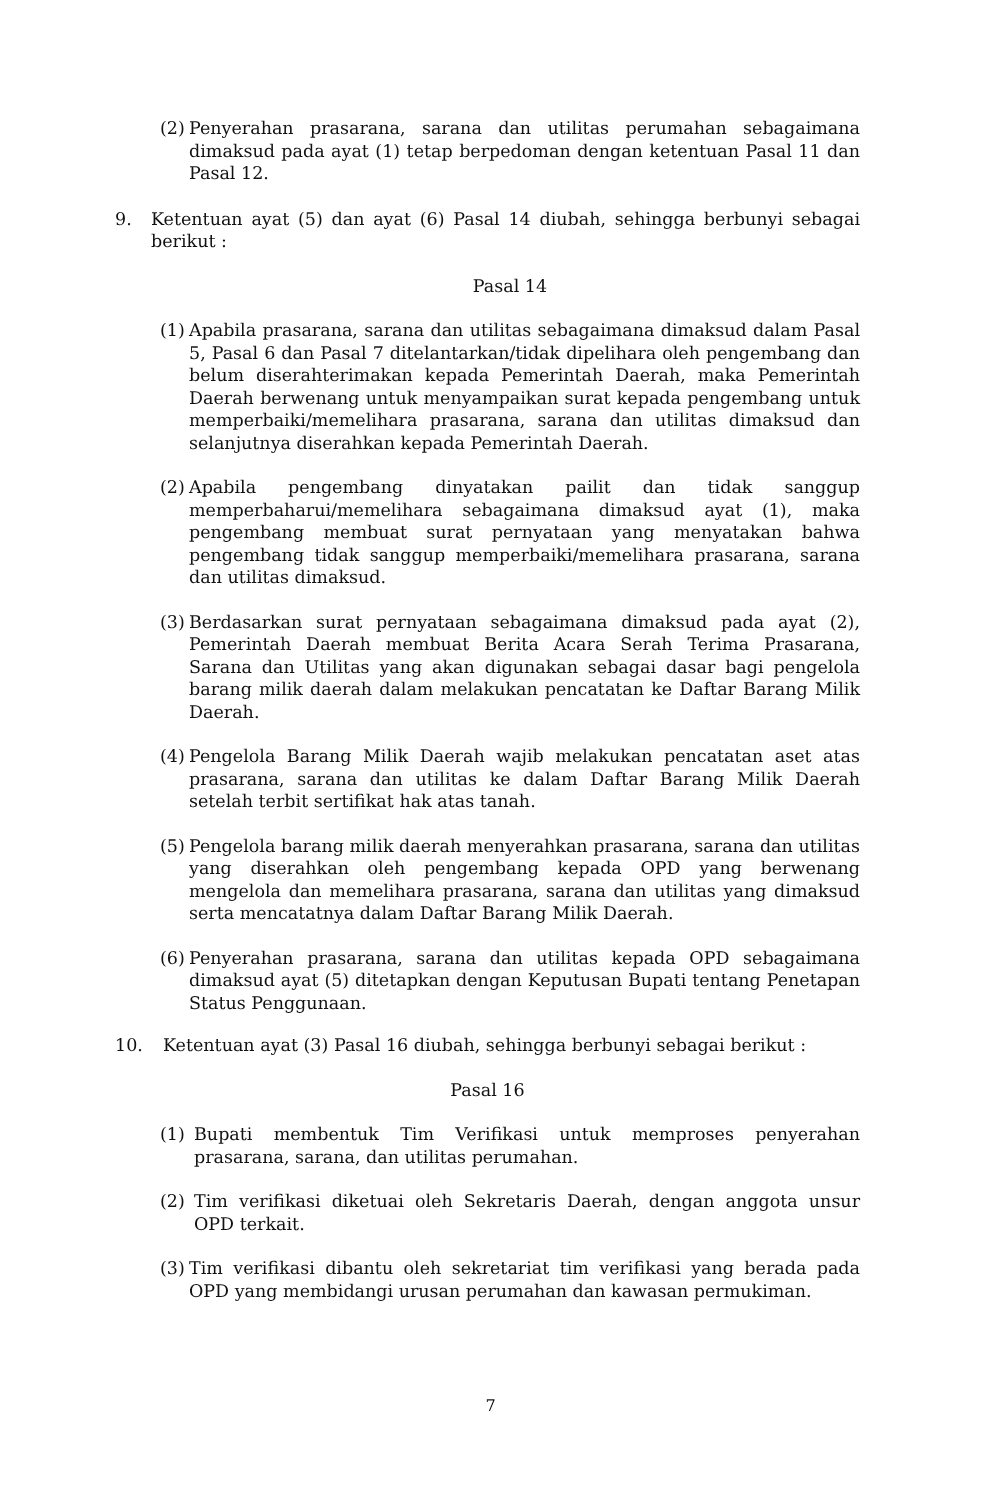(2) Penyerahan prasarana, sarana dan utilitas perumahan sebagaimana dimaksud pada ayat (1) tetap berpedoman dengan ketentuan Pasal 11 dan Pasal 12.
9. Ketentuan ayat (5) dan ayat (6) Pasal 14 diubah, sehingga berbunyi sebagai berikut :
Pasal 14
(1) Apabila prasarana, sarana dan utilitas sebagaimana dimaksud dalam Pasal 5, Pasal 6 dan Pasal 7 ditelantarkan/tidak dipelihara oleh pengembang dan belum diserahterimakan kepada Pemerintah Daerah, maka Pemerintah Daerah berwenang untuk menyampaikan surat kepada pengembang untuk memperbaiki/memelihara prasarana, sarana dan utilitas dimaksud dan selanjutnya diserahkan kepada Pemerintah Daerah.
(2) Apabila pengembang dinyatakan pailit dan tidak sanggup memperbaharui/memelihara sebagaimana dimaksud ayat (1), maka pengembang membuat surat pernyataan yang menyatakan bahwa pengembang tidak sanggup memperbaiki/memelihara prasarana, sarana dan utilitas dimaksud.
(3) Berdasarkan surat pernyataan sebagaimana dimaksud pada ayat (2), Pemerintah Daerah membuat Berita Acara Serah Terima Prasarana, Sarana dan Utilitas yang akan digunakan sebagai dasar bagi pengelola barang milik daerah dalam melakukan pencatatan ke Daftar Barang Milik Daerah.
(4) Pengelola Barang Milik Daerah wajib melakukan pencatatan aset atas prasarana, sarana dan utilitas ke dalam Daftar Barang Milik Daerah setelah terbit sertifikat hak atas tanah.
(5) Pengelola barang milik daerah menyerahkan prasarana, sarana dan utilitas yang diserahkan oleh pengembang kepada OPD yang berwenang mengelola dan memelihara prasarana, sarana dan utilitas yang dimaksud serta mencatatnya dalam Daftar Barang Milik Daerah.
(6) Penyerahan prasarana, sarana dan utilitas kepada OPD sebagaimana dimaksud ayat (5) ditetapkan dengan Keputusan Bupati tentang Penetapan Status Penggunaan.
10. Ketentuan ayat (3) Pasal 16 diubah, sehingga berbunyi sebagai berikut :
Pasal 16
(1) Bupati membentuk Tim Verifikasi untuk memproses penyerahan prasarana, sarana, dan utilitas perumahan.
(2) Tim verifikasi diketuai oleh Sekretaris Daerah, dengan anggota unsur OPD terkait.
(3) Tim verifikasi dibantu oleh sekretariat tim verifikasi yang berada pada OPD yang membidangi urusan perumahan dan kawasan permukiman.
7